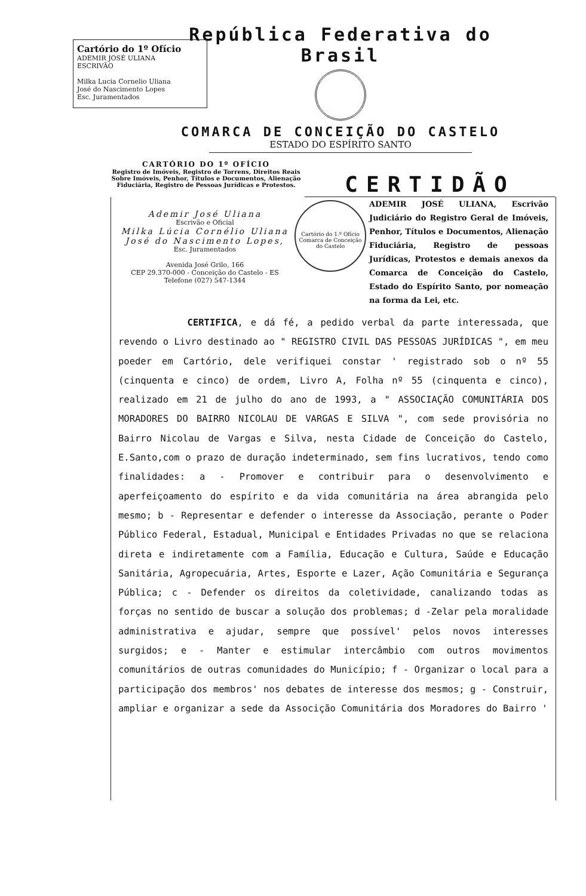Cartório do 1º Ofício
ADEMIR JOSÉ ULIANA
ESCRIVÃO
Milka Lucia Cornelio Uliana
José do Nascimento Lopes
Esc. Juramentados
República Federativa do Brasil
COMARCA DE CONCEIÇÃO DO CASTELO
ESTADO DO ESPÍRITO SANTO
CARTÓRIO DO 1º OFÍCIO
Registro de Imóveis, Registro de Torrens, Direitos Reais Sobre Imóveis, Penhor, Títulos e Documentos, Alienação Fiduciária, Registro de Pessoas Jurídicas e Protestos.
CERTIDÃO
Ademir José Uliana
Escrivão e Oficial
Milka Lúcia Cornélio Uliana
José do Nascimento Lopes,
Esc. Juramentados
Avenida José Grilo, 166
CEP 29.370-000 - Conceição do Castelo - ES
Telefone (027) 547-1344
Cartório do 1.º Ofício Comarca de Conceição do Castelo
ADEMIR JOSÉ ULIANA, Escrivão Judiciário do Registro Geral de Imóveis, Penhor, Títulos e Documentos, Alienação Fiduciária, Registro de pessoas Jurídicas, Protestos e demais anexos da Comarca de Conceição do Castelo, Estado do Espírito Santo, por nomeação na forma da Lei, etc.
CERTIFICA, e dá fé, a pedido verbal da parte interessada, que revendo o Livro destinado ao " REGISTRO CIVIL DAS PESSOAS JURÍDICAS ", em meu poeder em Cartório, dele verifiquei constar ' registrado sob o nº 55 (cinquenta e cinco) de ordem, Livro A, Folha nº 55 (cinquenta e cinco), realizado em 21 de julho do ano de 1993, a " ASSOCIAÇÃO COMUNITÁRIA DOS MORADORES DO BAIRRO NICOLAU DE VARGAS E SILVA ", com sede provisória no Bairro Nicolau de Vargas e Silva, nesta Cidade de Conceição do Castelo, E.Santo,com o prazo de duração indeterminado, sem fins lucrativos, tendo como finalidades: a - Promover e contribuir para o desenvolvimento e aperfeiçoamento do espírito e da vida comunitária na área abrangida pelo mesmo; b - Representar e defender o interesse da Associação, perante o Poder Público Federal, Estadual, Municipal e Entidades Privadas no que se relaciona direta e indiretamente com a Família, Educação e Cultura, Saúde e Educação Sanitária, Agropecuária, Artes, Esporte e Lazer, Ação Comunitária e Segurança Pública; c - Defender os direitos da coletividade, canalizando todas as forças no sentido de buscar a solução dos problemas; d -Zelar pela moralidade administrativa e ajudar, sempre que possível' pelos novos interesses surgidos; e - Manter e estimular intercâmbio com outros movimentos comunitários de outras comunidades do Município; f - Organizar o local para a participação dos membros' nos debates de interesse dos mesmos; g - Construir, ampliar e organizar a sede da Associção Comunitária dos Moradores do Bairro '